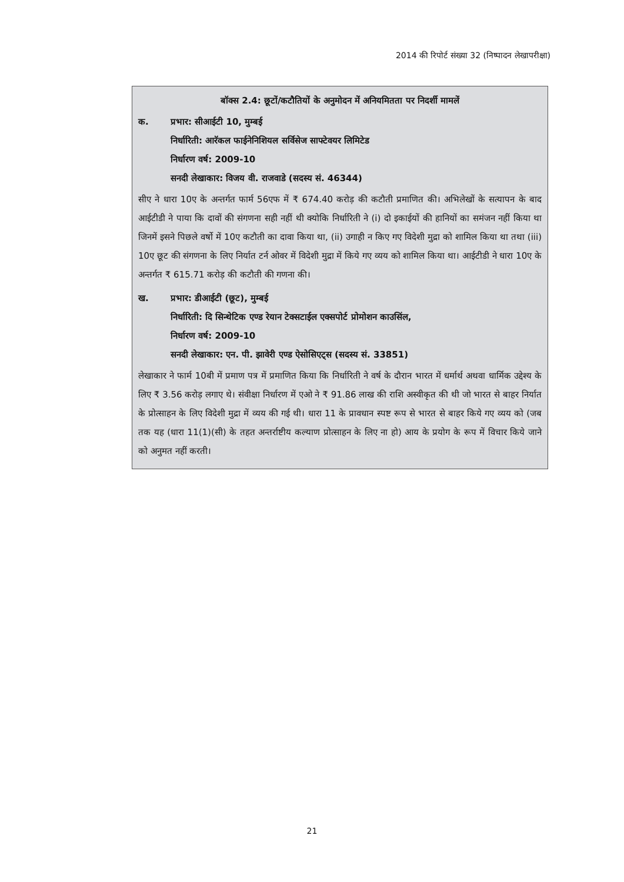2014 की रिपोर्ट संख्या 32 (निष्पादन लेखापरीक्षा)
बॉक्स 2.4: छूटों/कटौतियों के अनुमोदन में अनियमितता पर निदर्शी मामलें
क. प्रभार: सीआईटी 10, मुम्बई
निर्धारिती: आरॅकल फाईनेनिशियल सर्विसेज साफ्टेवयर लिमिटेड
निर्धारण वर्ष: 2009-10
सनदी लेखाकार: विजय वी. राजवाडे (सदस्य सं. 46344)
सीए ने धारा 10ए के अन्तर्गत फार्म 56एफ में ₹ 674.40 करोड़ की कटौती प्रमाणित की। अभिलेखों के सत्यापन के बाद आईटीडी ने पाया कि दावों की संगणना सही नहीं थी क्योकि निर्धारिती ने (i) दो इकाईयों की हानियों का समंजन नहीं किया था जिनमें इसने पिछले वर्षो में 10ए कटौती का दावा किया था, (ii) उगाही न किए गए विदेशी मुद्रा को शामिल किया था तथा (iii) 10ए छूट की संगणना के लिए निर्यात टर्न ओवर में विदेशी मुद्रा में किये गए व्यय को शामिल किया था। आईटीडी ने धारा 10ए के अन्तर्गत ₹ 615.71 करोड़ की कटौती की गणना की।
ख. प्रभार: डीआईटी (छूट), मुम्बई
निर्धारिती: दि सिन्थेटिक एण्ड रेयान टेक्सटाईल एक्सपोर्ट प्रोमोशन काउसिंल,
निर्धारण वर्ष: 2009-10
सनदी लेखाकार: एन. पी. झावेरी एण्ड ऐसोसिएट्स (सदस्य सं. 33851)
लेखाकार ने फार्म 10बी में प्रमाण पत्र में प्रमाणित किया कि निर्धारिती ने वर्ष के दौरान भारत में धर्मार्थ अथवा धार्मिक उद्देश्य के लिए ₹ 3.56 करोड़ लगाए थे। संवीक्षा निर्धारण में एओ ने ₹ 91.86 लाख की राशि अस्वीकृत की थी जो भारत से बाहर निर्यात के प्रोत्साहन के लिए विदेशी मुद्रा में व्यय की गई थी। धारा 11 के प्रावधान स्पष्ट रूप से भारत से बाहर किये गए व्यय को (जब तक यह (धारा 11(1)(सी) के तहत अन्तर्राष्टीय कल्याण प्रोत्साहन के लिए ना हो) आय के प्रयोग के रूप में विचार किये जाने को अनुमत नहीं करती।
21